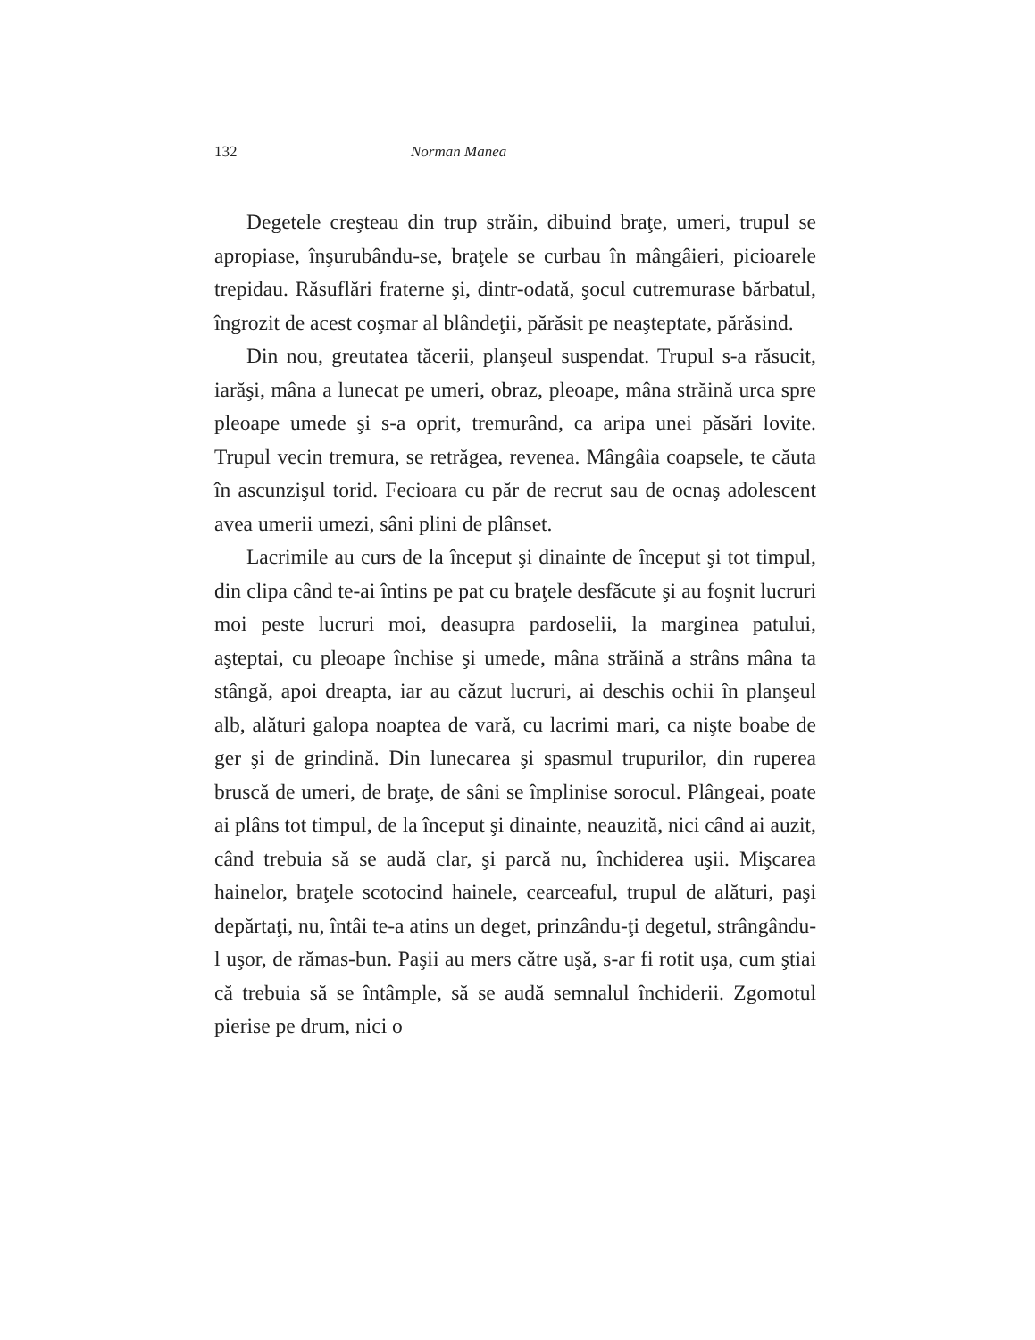132 Norman Manea
Degetele creşteau din trup străin, dibuind braţe, umeri, trupul se apropiase, înşurubându-se, braţele se curbau în mângâieri, picioarele trepidau. Răsuflări fraterne şi, dintr-odată, şocul cutremurase bărbatul, îngrozit de acest coşmar al blândeţii, părăsit pe neaşteptate, părăsind.
Din nou, greutatea tăcerii, planşeul suspendat. Trupul s-a răsucit, iarăşi, mâna a lunecat pe umeri, obraz, pleoape, mâna străină urca spre pleoape umede şi s-a oprit, tremurând, ca aripa unei păsări lovite. Trupul vecin tremura, se retrăgea, revenea. Mângâia coapsele, te căuta în ascunzişul torid. Fecioara cu păr de recrut sau de ocnaş adolescent avea umerii umezi, sâni plini de plânset.
Lacrimile au curs de la început şi dinainte de început şi tot timpul, din clipa când te-ai întins pe pat cu braţele desfăcute şi au foşnit lucruri moi peste lucruri moi, deasupra pardoselii, la marginea patului, aşteptai, cu pleoape închise şi umede, mâna străină a strâns mâna ta stângă, apoi dreapta, iar au căzut lucruri, ai deschis ochii în planşeul alb, alături galopa noaptea de vară, cu lacrimi mari, ca nişte boabe de ger şi de grindină. Din lunecarea şi spasmul trupurilor, din ruperea bruscă de umeri, de braţe, de sâni se împlinise sorocul. Plângeai, poate ai plâns tot timpul, de la început şi dinainte, neauzită, nici când ai auzit, când trebuia să se audă clar, şi parcă nu, închiderea uşii. Mişcarea hainelor, braţele scotocind hainele, cearceaful, trupul de alături, paşi depărtaţi, nu, întâi te-a atins un deget, prinzându-ţi degetul, strângându-l uşor, de rămas-bun. Paşii au mers către uşă, s-ar fi rotit uşa, cum ştiai că trebuia să se întâmple, să se audă semnalul închiderii. Zgomotul pierise pe drum, nici o